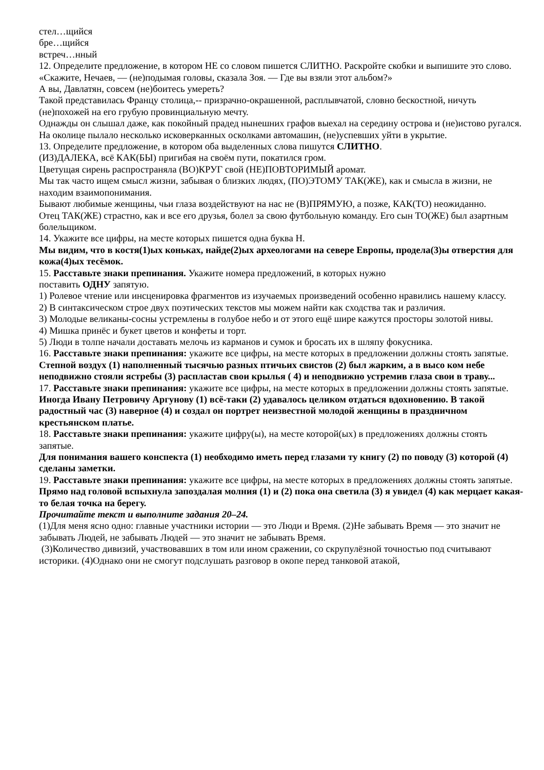стел…щийся
бре…щийся
встреч…нный
12. Определите предложение, в котором НЕ со словом пишется СЛИТНО. Раскройте скобки и выпишите это слово.
«Скажите, Нечаев, — (не)подымая головы, сказала Зоя. — Где вы взяли этот альбом?»
А вы, Давлатян, совсем (не)боитесь умереть?
Такой представилась Францу столица,-- призрачно-окрашенной, расплывчатой, словно бескостной, ничуть (не)похожей на его грубую провинциальную мечту.
Однажды он слышал даже, как покойный прадед нынешних графов выехал на середину острова и (не)истово ругался.
На околице пылало несколько исковерканных осколками автомашин, (не)успевших уйти в укрытие.
13. Определите предложение, в котором оба выделенных слова пишутся СЛИТНО.
(ИЗ)ДАЛЕКА, всё КАК(БЫ) пригибая на своём пути, покатился гром.
Цветущая сирень распространяла (ВО)КРУГ свой (НЕ)ПОВТОРИМЫЙ аромат.
Мы так часто ищем смысл жизни, забывая о близких людях, (ПО)ЭТОМУ ТАК(ЖЕ), как и смысла в жизни, не находим взаимопонимания.
Бывают любимые женщины, чьи глаза воздействуют на нас не (В)ПРЯМУЮ, а позже, КАК(ТО) неожиданно.
Отец ТАК(ЖЕ) страстно, как и все его друзья, болел за свою футбольную команду. Его сын ТО(ЖЕ) был азартным болельщиком.
14. Укажите все цифры, на месте которых пишется одна буква Н.
Мы видим, что в костя(1)ых коньках, найде(2)ых археологами на севере Европы, продела(3)ы отверстия для кожа(4)ых тесёмок.
15. Расставьте знаки препинания. Укажите номера предложений, в которых нужно
поставить ОДНУ запятую.
1) Ролевое чтение или инсценировка фрагментов из изучаемых произведений особенно нравились нашему классу.
2) В синтаксическом строе двух поэтических текстов мы можем найти как сходства так и различия.
3) Молодые великаны-сосны устремлены в голубое небо и от этого ещё шире кажутся просторы золотой нивы.
4) Мишка принёс и букет цветов и конфеты и торт.
5) Люди в толпе начали доставать мелочь из карманов и сумок и бросать их в шляпу фокусника.
16. Расставьте знаки препинания: укажите все цифры, на месте которых в предложении должны стоять запятые.
Степной воздух (1) наполненный тысячью разных птичьих свистов (2) был жарким, а в высо ком небе неподвижно стояли ястребы (3) распластав свои крылья ( 4) и неподвижно устремив глаза свои в траву...
17. Расставьте знаки препинания: укажите все цифры, на месте которых в предложении должны стоять запятые.
Иногда Ивану Петровичу Аргунову (1) всё-таки (2) удавалось целиком отдаться вдохновению. В такой радостный час (3) наверное (4) и создал он портрет неизвестной молодой женщины в праздничном крестьянском платье.
18. Расставьте знаки препинания: укажите цифру(ы), на месте которой(ых) в предложениях должны стоять запятые.
Для понимания вашего конспекта (1) необходимо иметь перед глазами ту книгу (2) по поводу (3) которой (4) сделаны заметки.
19. Расставьте знаки препинания: укажите все цифры, на месте которых в предложениях должны стоять запятые.
Прямо над головой вспыхнула запоздалая молния (1) и (2) пока она светила (3) я увидел (4) как мерцает какая-то белая точка на берегу.
Прочитайте текст и выполните задания 20–24.
(1)Для меня ясно одно: главные участники истории — это Люди и Время. (2)Не забывать Время — это значит не забывать Людей, не забывать Людей — это значит не забывать Время.
(3)Количество дивизий, участвовавших в том или ином сражении, со скрупулёзной точностью под считывают историки. (4)Однако они не смогут подслушать разговор в окопе перед танковой атакой,